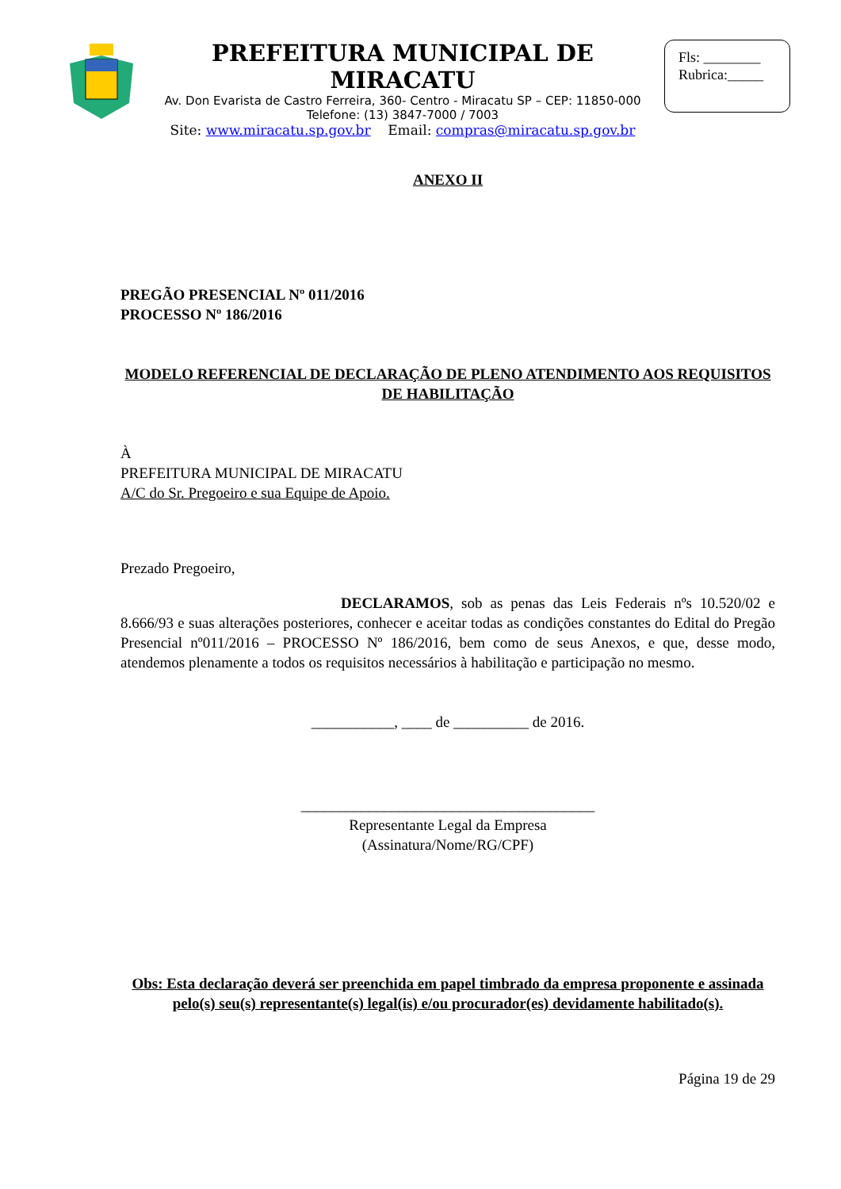PREFEITURA MUNICIPAL DE MIRACATU
Av. Don Evarista de Castro Ferreira, 360- Centro - Miracatu SP – CEP: 11850-000
Telefone: (13) 3847-7000 / 7003
Site: www.miracatu.sp.gov.br Email: compras@miracatu.sp.gov.br
Fls: ________
Rubrica:_____
ANEXO II
PREGÃO PRESENCIAL Nº 011/2016
PROCESSO Nº 186/2016
MODELO REFERENCIAL DE DECLARAÇÃO DE PLENO ATENDIMENTO AOS REQUISITOS DE HABILITAÇÃO
À
PREFEITURA MUNICIPAL DE MIRACATU
A/C do Sr. Pregoeiro e sua Equipe de Apoio.
Prezado Pregoeiro,
DECLARAMOS, sob as penas das Leis Federais nºs 10.520/02 e 8.666/93 e suas alterações posteriores, conhecer e aceitar todas as condições constantes do Edital do Pregão Presencial nº011/2016 – PROCESSO Nº 186/2016, bem como de seus Anexos, e que, desse modo, atendemos plenamente a todos os requisitos necessários à habilitação e participação no mesmo.
___________, ____ de __________ de 2016.
_______________________________________
Representante Legal da Empresa
(Assinatura/Nome/RG/CPF)
Obs: Esta declaração deverá ser preenchida em papel timbrado da empresa proponente e assinada pelo(s) seu(s) representante(s) legal(is) e/ou procurador(es) devidamente habilitado(s).
Página 19 de 29